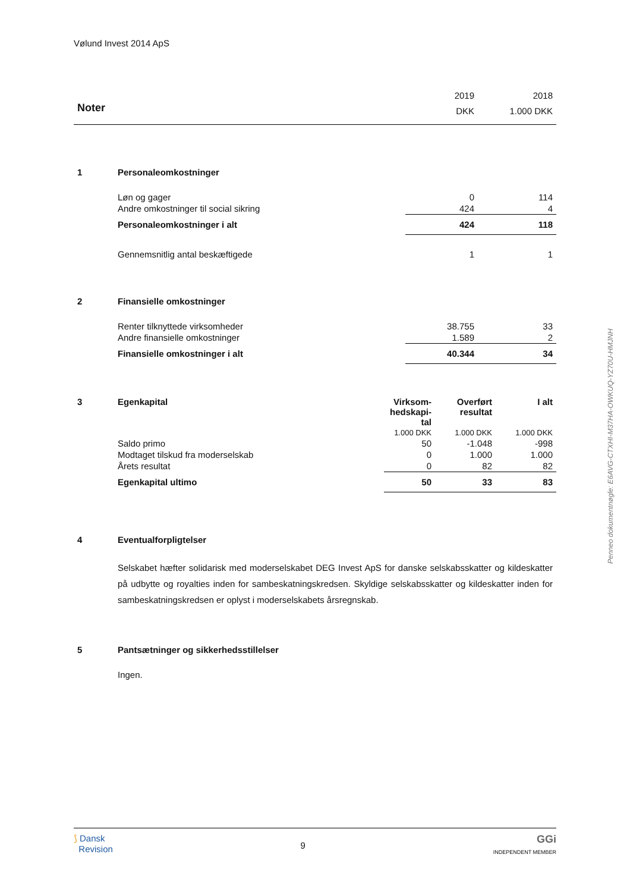Vølund Invest 2014 ApS
| | 2019 | 2018 |
| Noter | DKK | 1.000 DKK |
| 1 | Personaleomkostninger | | |
| | Løn og gager | 0 | 114 |
| | Andre omkostninger til social sikring | 424 | 4 |
| | Personaleomkostninger i alt | 424 | 118 |
| | Gennemsnitlig antal beskæftigede | 1 | 1 |
| 2 | Finansielle omkostninger | | |
| | Renter tilknyttede virksomheder | 38.755 | 33 |
| | Andre finansielle omkostninger | 1.589 | 2 |
| | Finansielle omkostninger i alt | 40.344 | 34 |
| 3 | Egenkapital | Virksom- hedskapi- tal | Overført resultat | I alt |
| | | 1.000 DKK | 1.000 DKK | 1.000 DKK |
| | Saldo primo | 50 | -1.048 | -998 |
| | Modtaget tilskud fra moderselskab | 0 | 1.000 | 1.000 |
| | Årets resultat | 0 | 82 | 82 |
| | Egenkapital ultimo | 50 | 33 | 83 |
| 4 | Eventualforpligtelser |
| | Selskabet hæfter solidarisk med moderselskabet DEG Invest ApS for danske selskabsskatter og kilde­skatter på udbytte og royalties inden for sambeskatningskredsen. Skyldige selskabsskatter og kilde­skatter inden for sambeskatningskredsen er oplyst i moderselskabets årsregnskab. |
| 5 | Pantsætninger og sikkerhedsstillelser |
| | Ingen. |
Penneo dokumentnøgle: E6AVG-CTXHI-M37HA-OWKUQ-YZ70U-HMJNH
⟆ Dansk
Revision
9
GGi
INDEPENDENT MEMBER